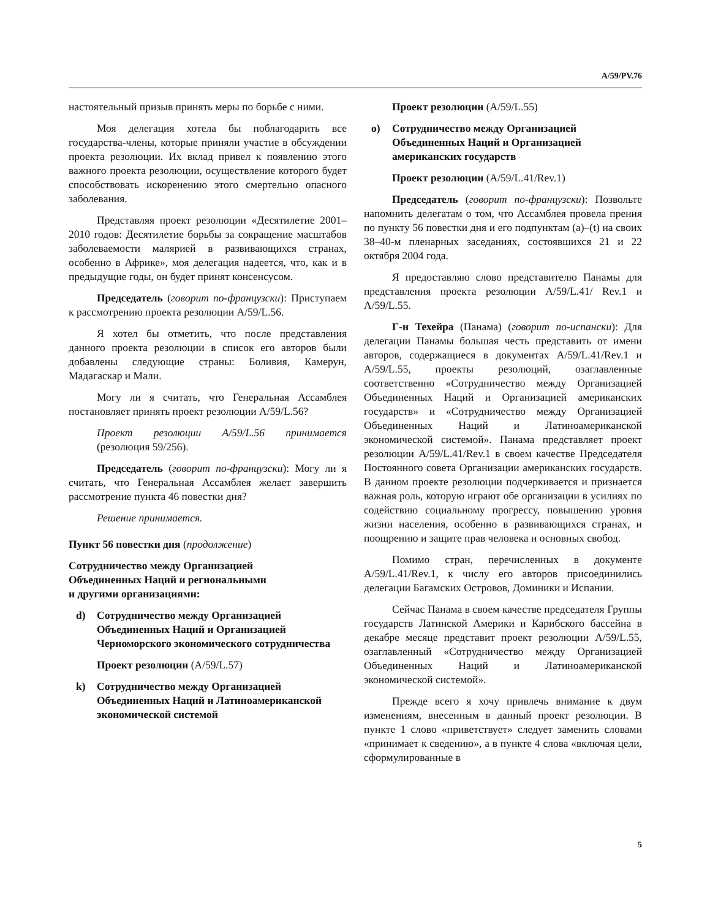A/59/PV.76
настоятельный призыв принять меры по борьбе с ними.
Моя делегация хотела бы поблагодарить все государства-члены, которые приняли участие в обсуждении проекта резолюции. Их вклад привел к появлению этого важного проекта резолюции, осуществление которого будет способствовать искоренению этого смертельно опасного заболевания.
Представляя проект резолюции «Десятилетие 2001–2010 годов: Десятилетие борьбы за сокращение масштабов заболеваемости малярией в развивающихся странах, особенно в Африке», моя делегация надеется, что, как и в предыдущие годы, он будет принят консенсусом.
Председатель (говорит по-французски): Приступаем к рассмотрению проекта резолюции A/59/L.56.
Я хотел бы отметить, что после представления данного проекта резолюции в список его авторов были добавлены следующие страны: Боливия, Камерун, Мадагаскар и Мали.
Могу ли я считать, что Генеральная Ассамблея постановляет принять проект резолюции A/59/L.56?
Проект резолюции A/59/L.56 принимается (резолюция 59/256).
Председатель (говорит по-французски): Могу ли я считать, что Генеральная Ассамблея желает завершить рассмотрение пункта 46 повестки дня?
Решение принимается.
Пункт 56 повестки дня (продолжение)
Сотрудничество между Организацией
Объединенных Наций и региональными
и другими организациями:
d) Сотрудничество между Организацией Объединенных Наций и Организацией Черноморского экономического сотрудничества
Проект резолюции (A/59/L.57)
k) Сотрудничество между Организацией Объединенных Наций и Латиноамериканской экономической системой
Проект резолюции (A/59/L.55)
o) Сотрудничество между Организацией Объединенных Наций и Организацией американских государств
Проект резолюции (A/59/L.41/Rev.1)
Председатель (говорит по-французски): Позвольте напомнить делегатам о том, что Ассамблея провела прения по пункту 56 повестки дня и его подпунктам (a)–(t) на своих 38–40-м пленарных заседаниях, состоявшихся 21 и 22 октября 2004 года.
Я предоставляю слово представителю Панамы для представления проекта резолюции A/59/L.41/ Rev.1 и A/59/L.55.
Г-н Техейра (Панама) (говорит по-испански): Для делегации Панамы большая честь представить от имени авторов, содержащиеся в документах A/59/L.41/Rev.1 и A/59/L.55, проекты резолюций, озаглавленные соответственно «Сотрудничество между Организацией Объединенных Наций и Организацией американских государств» и «Сотрудничество между Организацией Объединенных Наций и Латиноамериканской экономической системой». Панама представляет проект резолюции A/59/L.41/Rev.1 в своем качестве Председателя Постоянного совета Организации американских государств. В данном проекте резолюции подчеркивается и признается важная роль, которую играют обе организации в усилиях по содействию социальному прогрессу, повышению уровня жизни населения, особенно в развивающихся странах, и поощрению и защите прав человека и основных свобод.
Помимо стран, перечисленных в документе A/59/L.41/Rev.1, к числу его авторов присоединились делегации Багамских Островов, Доминики и Испании.
Сейчас Панама в своем качестве председателя Группы государств Латинской Америки и Карибского бассейна в декабре месяце представит проект резолюции A/59/L.55, озаглавленный «Сотрудничество между Организацией Объединенных Наций и Латиноамериканской экономической системой».
Прежде всего я хочу привлечь внимание к двум изменениям, внесенным в данный проект резолюции. В пункте 1 слово «приветствует» следует заменить словами «принимает к сведению», а в пункте 4 слова «включая цели, сформулированные в
5